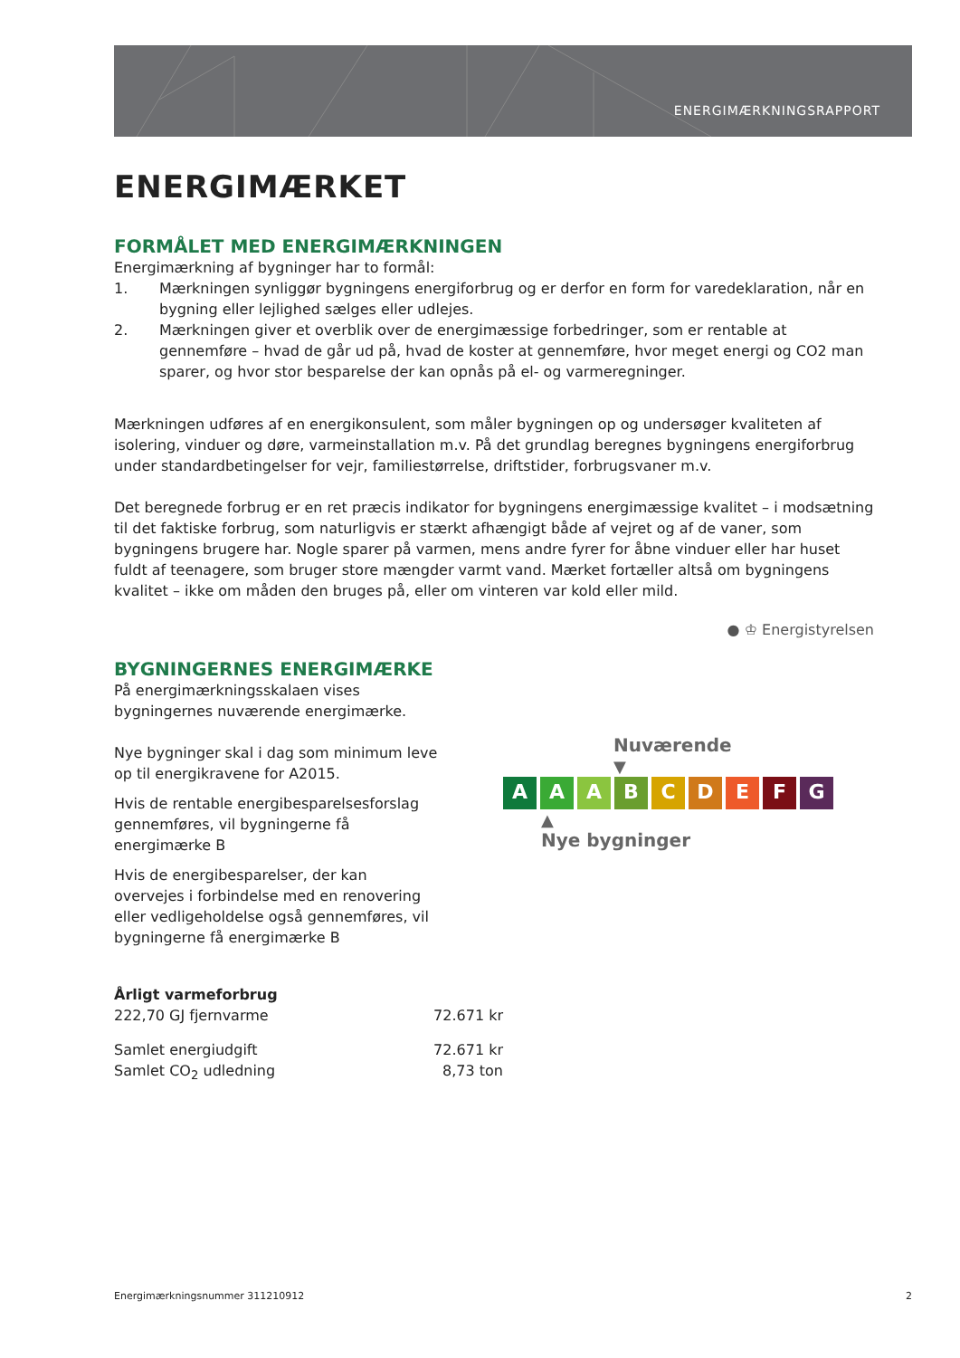ENERGIMÆRKNINGSRAPPORT
ENERGIMÆRKET
FORMÅLET MED ENERGIMÆRKNINGEN
Energimærkning af bygninger har to formål:
1. Mærkningen synliggør bygningens energiforbrug og er derfor en form for varedeklaration, når en bygning eller lejlighed sælges eller udlejes.
2. Mærkningen giver et overblik over de energimæssige forbedringer, som er rentable at gennemføre – hvad de går ud på, hvad de koster at gennemføre, hvor meget energi og CO2 man sparer, og hvor stor besparelse der kan opnås på el- og varmeregninger.
Mærkningen udføres af en energikonsulent, som måler bygningen op og undersøger kvaliteten af isolering, vinduer og døre, varmeinstallation m.v. På det grundlag beregnes bygningens energiforbrug under standardbetingelser for vejr, familiestørrelse, driftstider, forbrugsvaner m.v.
Det beregnede forbrug er en ret præcis indikator for bygningens energimæssige kvalitet – i modsætning til det faktiske forbrug, som naturligvis er stærkt afhængigt både af vejret og af de vaner, som bygningens brugere har. Nogle sparer på varmen, mens andre fyrer for åbne vinduer eller har huset fuldt af teenagere, som bruger store mængder varmt vand. Mærket fortæller altså om bygningens kvalitet – ikke om måden den bruges på, eller om vinteren var kold eller mild.
● ♔ Energistyrelsen
BYGNINGERNES ENERGIMÆRKE
På energimærkningsskalaen vises bygningernes nuværende energimærke.
Nye bygninger skal i dag som minimum leve op til energikravene for A2015.
Hvis de rentable energibesparelsesforslag gennemføres, vil bygningerne få energimærke B
Hvis de energibesparelser, der kan overvejes i forbindelse med en renovering eller vedligeholdelse også gennemføres, vil bygningerne få energimærke B
Nuværende
▼
A A A B C D E F G
▲
Nye bygninger
Årligt varmeforbrug
222,70 GJ fjernvarme 72.671 kr
Samlet energiudgift 72.671 kr
Samlet CO<sub>2</sub> udledning 8,73 ton
Energimærkningsnummer 311210912 2